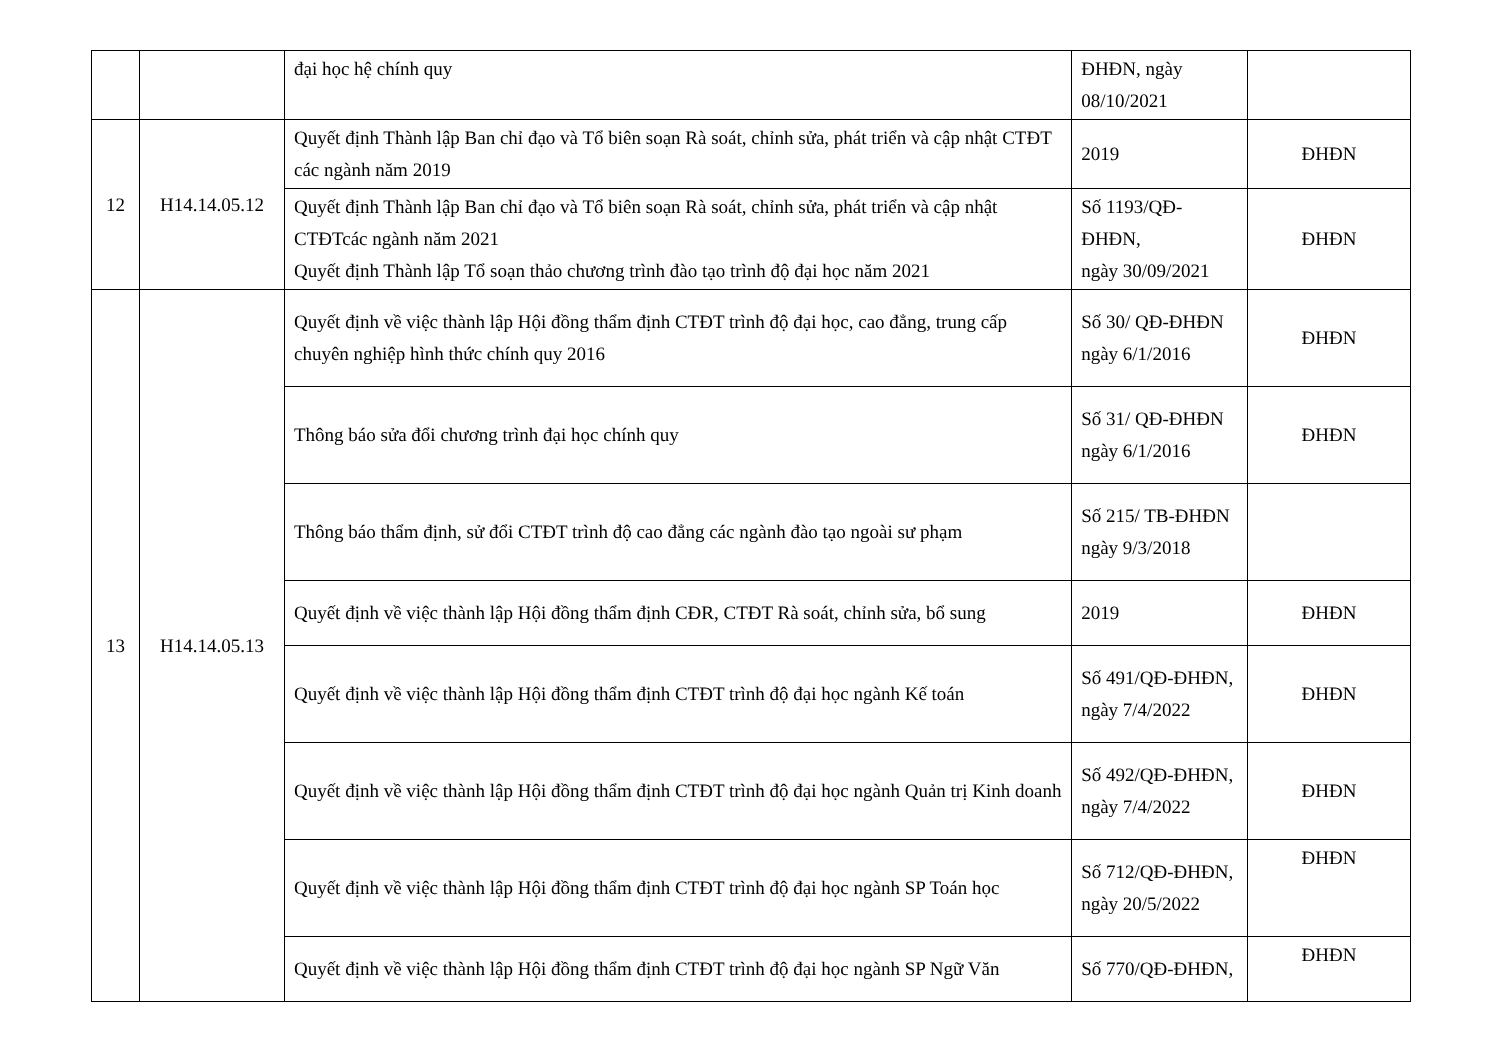| | | đại học hệ chính quy | ĐHĐN, ngày 08/10/2021 | |
| 12 | H14.14.05.12 | Quyết định Thành lập Ban chỉ đạo và Tổ biên soạn Rà soát, chỉnh sửa, phát triển và cập nhật CTĐT các ngành năm 2019 | 2019 | ĐHĐN |
| | | Quyết định Thành lập Ban chỉ đạo và Tổ biên soạn Rà soát, chỉnh sửa, phát triển và cập nhật CTĐTcác ngành năm 2021 Quyết định Thành lập Tổ soạn thảo chương trình đào tạo trình độ đại học năm 2021 | Số 1193/QĐ-ĐHĐN, ngày 30/09/2021 | ĐHĐN |
| 13 | H14.14.05.13 | Quyết định về việc thành lập Hội đồng thẩm định CTĐT trình độ đại học, cao đẳng, trung cấp chuyên nghiệp hình thức chính quy 2016 | Số 30/ QĐ-ĐHĐN ngày 6/1/2016 | ĐHĐN |
| | | Thông báo sửa đổi chương trình đại học chính quy | Số 31/ QĐ-ĐHĐN ngày 6/1/2016 | ĐHĐN |
| | | Thông báo thẩm định, sử đổi CTĐT trình độ cao đẳng các ngành đào tạo ngoài sư phạm | Số 215/ TB-ĐHĐN ngày 9/3/2018 | |
| | | Quyết định về việc thành lập Hội đồng thẩm định CĐR, CTĐT Rà soát, chỉnh sửa, bổ sung | 2019 | ĐHĐN |
| | | Quyết định về việc thành lập Hội đồng thẩm định CTĐT trình độ đại học ngành Kế toán | Số 491/QĐ-ĐHĐN, ngày 7/4/2022 | ĐHĐN |
| | | Quyết định về việc thành lập Hội đồng thẩm định CTĐT trình độ đại học ngành Quản trị Kinh doanh | Số 492/QĐ-ĐHĐN, ngày 7/4/2022 | ĐHĐN |
| | | Quyết định về việc thành lập Hội đồng thẩm định CTĐT trình độ đại học ngành SP Toán học | Số 712/QĐ-ĐHĐN, ngày 20/5/2022 | ĐHĐN |
| | | Quyết định về việc thành lập Hội đồng thẩm định CTĐT trình độ đại học ngành SP Ngữ Văn | Số 770/QĐ-ĐHĐN, | ĐHĐN |